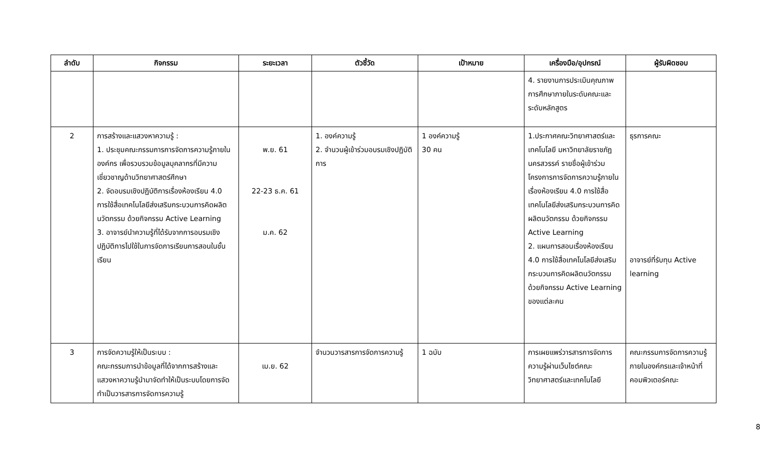| ลำดับ | กิจกรรม | ระยะเวลา | ตัวชี้วัด | เป้าหมาย | เครื่องมือ/อุปกรณ์ | ผู้รับผิดชอบ |
| --- | --- | --- | --- | --- | --- | --- |
| | | | | | 4. รายงานการประเมินคุณภาพการศึกษาภายในระดับคณะและระดับหลักสูตร | |
| 2 | การสร้างและแสวงหาความรู้ : 1. ประชุมคณะกรรมการการจัดการความรู้ภายในองค์กร เพื่อรวบรวมข้อมูลบุคลากรที่มีความเชี่ยวชาญด้านวิทยาศาสตร์ศึกษา 2. จัดอบรมเชิงปฏิบัติการเรื่องห้องเรียน 4.0 การใช้สื่อเทคโนโลยีส่งเสริมกระบวนการคิดผลิตนวัตกรรม ด้วยกิจกรรม Active Learning 3. อาจารย์นำความรู้ที่ได้รับจากการอบรมเชิงปฏิบัติการไปใช้ในการจัดการเรียนการสอนในชั้นเรียน | พ.ย. 61 22-23 ธ.ค. 61 ม.ค. 62 | 1. องค์ความรู้ 2. จำนวนผู้เข้าร่วมอบรมเชิงปฏิบัติการ | 1 องค์ความรู้ 30 คน | 1.ประกาศคณะวิทยาศาสตร์และเทคโนโลยี มหาวิทยาลัยราชภัฏนครสวรรค์ รายชื่อผู้เข้าร่วมโครงการการจัดการความรู้ภายในเรื่องห้องเรียน 4.0 การใช้สื่อเทคโนโลยีส่งเสริมกระบวนการคิดผลิตนวัตกรรม ด้วยกิจกรรม Active Learning 2. แผนการสอนเรื่องห้องเรียน 4.0 การใช้สื่อเทคโนโลยีส่งเสริมกระบวนการคิดผลิตนวัตกรรม ด้วยกิจกรรม Active Learning ของแต่ละคน | ธุรการคณะ อาจารย์ที่รับทุน Active learning |
| 3 | การจัดความรู้ให้เป็นระบบ : คณะกรรมการนำข้อมูลที่ได้จากการสร้างและแสวงหาความรู้นำมาจัดทำให้เป็นระบบโดยการจัดทำเป็นวารสารการจัดการความรู้ | เม.ย. 62 | จำนวนวารสารการจัดการความรู้ | 1 ฉบับ | การเผยแพร่วารสารการจัดการความรู้ผ่านเว็บไซต์คณะวิทยาศาสตร์และเทคโนโลยี | คณะกรรมการจัดการความรู้ภายในองค์กรและเจ้าหน้าที่คอมพิวเตอร์คณะ |
8